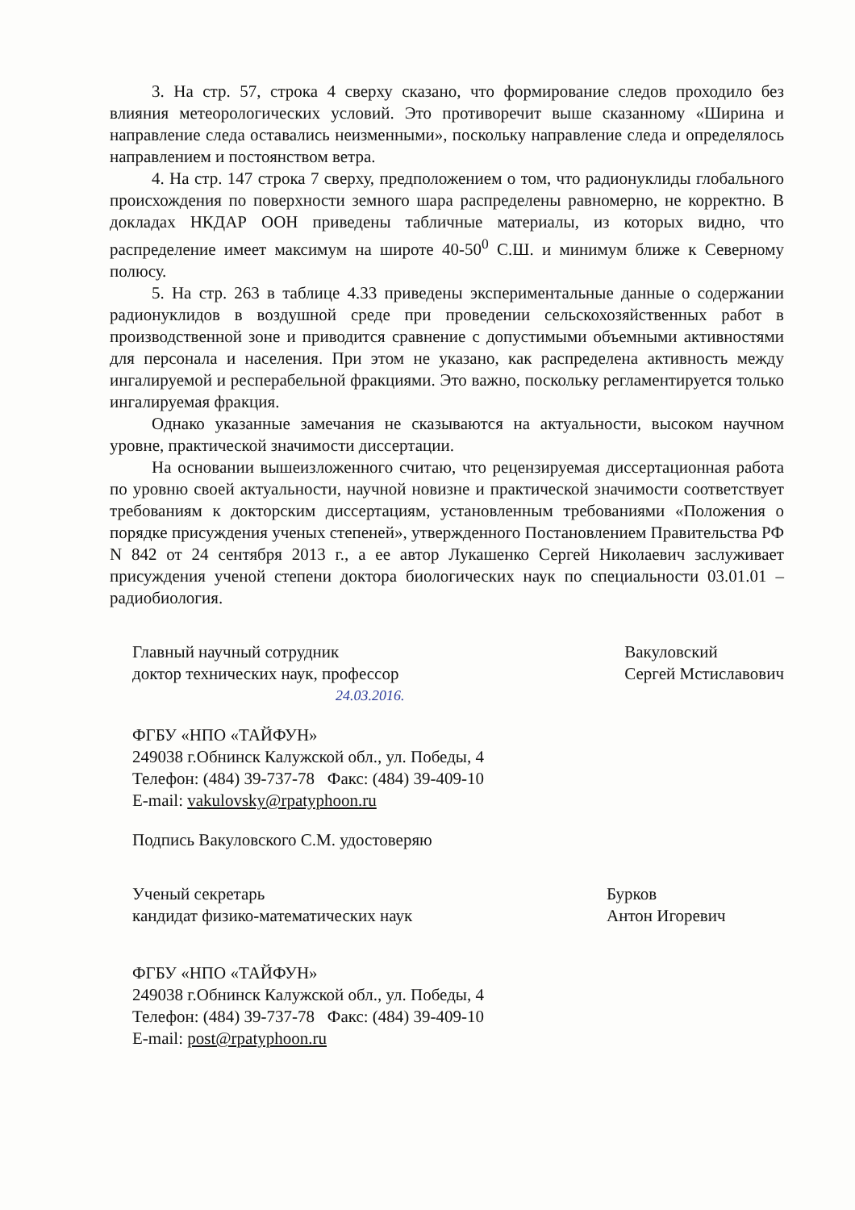3. На стр. 57, строка 4 сверху сказано, что формирование следов проходило без влияния метеорологических условий. Это противоречит выше сказанному «Ширина и направление следа оставались неизменными», поскольку направление следа и определялось направлением и постоянством ветра.
4. На стр. 147 строка 7 сверху, предположением о том, что радионуклиды глобального происхождения по поверхности земного шара распределены равномерно, не корректно. В докладах НКДАР ООН приведены табличные материалы, из которых видно, что распределение имеет максимум на широте 40-50<sup>0</sup> С.Ш. и минимум ближе к Северному полюсу.
5. На стр. 263 в таблице 4.33 приведены экспериментальные данные о содержании радионуклидов в воздушной среде при проведении сельскохозяйственных работ в производственной зоне и приводится сравнение с допустимыми объемными активностями для персонала и населения. При этом не указано, как распределена активность между ингалируемой и респерабельной фракциями. Это важно, поскольку регламентируется только ингалируемая фракция.
Однако указанные замечания не сказываются на актуальности, высоком научном уровне, практической значимости диссертации.
На основании вышеизложенного считаю, что рецензируемая диссертационная работа по уровню своей актуальности, научной новизне и практической значимости соответствует требованиям к докторским диссертациям, установленным требованиями «Положения о порядке присуждения ученых степеней», утвержденного Постановлением Правительства РФ N 842 от 24 сентября 2013 г., а ее автор Лукашенко Сергей Николаевич заслуживает присуждения ученой степени доктора биологических наук по специальности 03.01.01 – радиобиология.
Главный научный сотрудник
доктор технических наук, профессор
Вакуловский
Сергей Мстиславович
24.03.2016.
ФГБУ «НПО «ТАЙФУН»
249038 г.Обнинск Калужской обл., ул. Победы, 4
Телефон: (484) 39-737-78 Факс: (484) 39-409-10
E-mail: vakulovsky@rpatyphoon.ru
Подпись Вакуловского С.М. удостоверяю
Ученый секретарь
кандидат физико-математических наук
Бурков
Антон Игоревич
ФГБУ «НПО «ТАЙФУН»
249038 г.Обнинск Калужской обл., ул. Победы, 4
Телефон: (484) 39-737-78 Факс: (484) 39-409-10
E-mail: post@rpatyphoon.ru